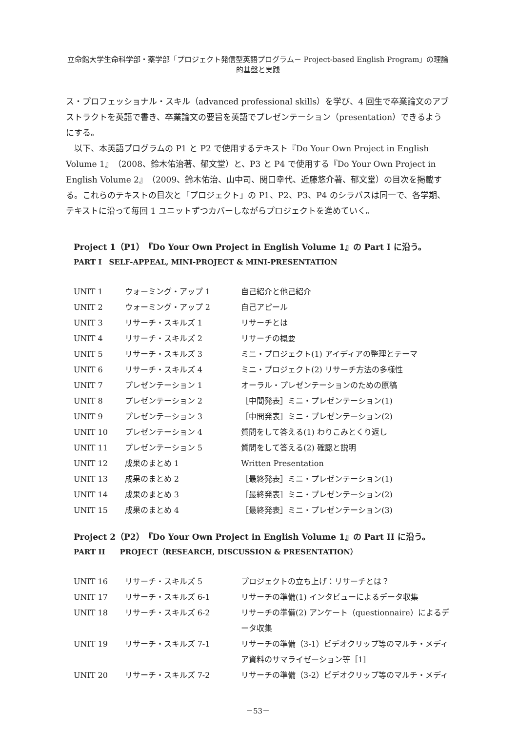立命館大学生命科学部・薬学部「プロジェクト発信型英語プログラム－ Project-based English Program」の理論的基盤と実践
ス・プロフェッショナル・スキル（advanced professional skills）を学び、4 回生で卒業論文のアブストラクトを英語で書き、卒業論文の要旨を英語でプレゼンテーション（presentation）できるようにする。
以下、本英語プログラムの P1 と P2 で使用するテキスト『Do Your Own Project in English Volume 1』（2008、鈴木佑治著、郁文堂）と、P3 と P4 で使用する『Do Your Own Project in English Volume 2』（2009、鈴木佑治、山中司、関口幸代、近藤悠介著、郁文堂）の目次を掲載する。これらのテキストの目次と「プロジェクト」の P1、P2、P3、P4 のシラバスは同一で、各学期、テキストに沿って毎回 1 ユニットずつカバーしながらプロジェクトを進めていく。
Project 1（P1）『Do Your Own Project in English Volume 1』の Part I に沿う。
PART I　SELF-APPEAL, MINI-PROJECT & MINI-PRESENTATION
| UNIT 1 | ウォーミング・アップ 1 | 自己紹介と他己紹介 |
| UNIT 2 | ウォーミング・アップ 2 | 自己アピール |
| UNIT 3 | リサーチ・スキルズ 1 | リサーチとは |
| UNIT 4 | リサーチ・スキルズ 2 | リサーチの概要 |
| UNIT 5 | リサーチ・スキルズ 3 | ミニ・プロジェクト(1) アイディアの整理とテーマ |
| UNIT 6 | リサーチ・スキルズ 4 | ミニ・プロジェクト(2) リサーチ方法の多様性 |
| UNIT 7 | プレゼンテーション 1 | オーラル・プレゼンテーションのための原稿 |
| UNIT 8 | プレゼンテーション 2 | ［中間発表］ミニ・プレゼンテーション(1) |
| UNIT 9 | プレゼンテーション 3 | ［中間発表］ミニ・プレゼンテーション(2) |
| UNIT 10 | プレゼンテーション 4 | 質問をして答える(1) わりこみとくり返し |
| UNIT 11 | プレゼンテーション 5 | 質問をして答える(2) 確認と説明 |
| UNIT 12 | 成果のまとめ 1 | Written Presentation |
| UNIT 13 | 成果のまとめ 2 | ［最終発表］ミニ・プレゼンテーション(1) |
| UNIT 14 | 成果のまとめ 3 | ［最終発表］ミニ・プレゼンテーション(2) |
| UNIT 15 | 成果のまとめ 4 | ［最終発表］ミニ・プレゼンテーション(3) |
Project 2（P2）『Do Your Own Project in English Volume 1』の Part II に沿う。
PART II　　PROJECT（RESEARCH, DISCUSSION & PRESENTATION）
| UNIT 16 | リサーチ・スキルズ 5 | プロジェクトの立ち上げ：リサーチとは？ |
| UNIT 17 | リサーチ・スキルズ 6-1 | リサーチの準備(1) インタビューによるデータ収集 |
| UNIT 18 | リサーチ・スキルズ 6-2 | リサーチの準備(2) アンケート（questionnaire）によるデータ収集 |
| UNIT 19 | リサーチ・スキルズ 7-1 | リサーチの準備（3-1）ビデオクリップ等のマルチ・メディア資料のサマライゼーション等［1］ |
| UNIT 20 | リサーチ・スキルズ 7-2 | リサーチの準備（3-2）ビデオクリップ等のマルチ・メディ |
－53－